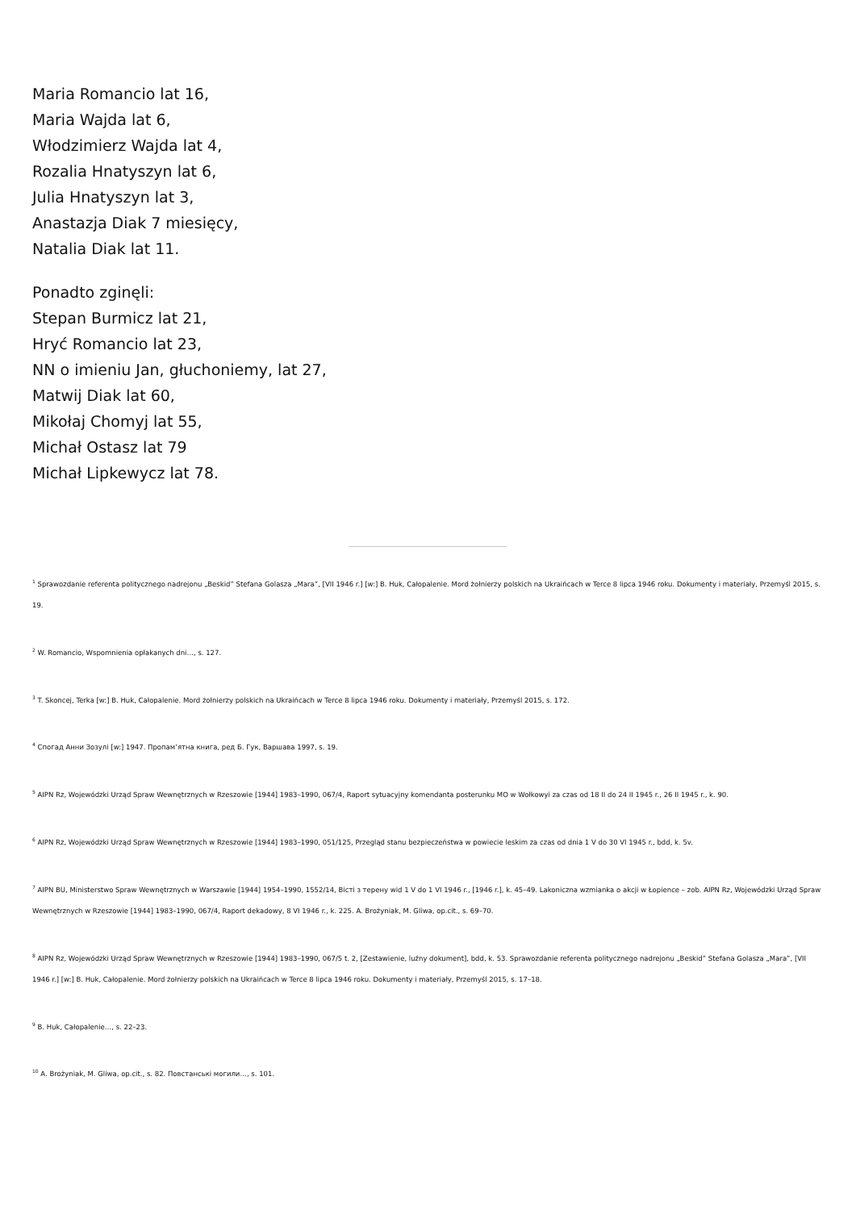Maria Romancio lat 16,
Maria Wajda lat 6,
Włodzimierz Wajda lat 4,
Rozalia Hnatyszyn lat 6,
Julia Hnatyszyn lat 3,
Anastazja Diak 7 miesięcy,
Natalia Diak lat 11.
Ponadto zginęli:
Stepan Burmicz lat 21,
Hryć Romancio lat 23,
NN o imieniu Jan, głuchoniemy, lat 27,
Matwij Diak lat 60,
Mikołaj Chomyj lat 55,
Michał Ostasz lat 79
Michał Lipkewycz lat 78.
<sup>1</sup> Sprawozdanie referenta politycznego nadrejonu „Beskid” Stefana Golasza „Mara”, [VII 1946 r.] [w:] B. Huk, Całopalenie. Mord żołnierzy polskich na Ukraińcach w Terce 8 lipca 1946 roku. Dokumenty i materiały, Przemyśl 2015, s. 19.
<sup>2</sup> W. Romancio, Wspomnienia opłakanych dni…, s. 127.
<sup>3</sup> T. Skoncej, Terka [w:] B. Huk, Całopalenie. Mord żołnierzy polskich na Ukraińcach w Terce 8 lipca 1946 roku. Dokumenty i materiały, Przemyśl 2015, s. 172.
<sup>4</sup> Спогад Анни Зозулі [w:] 1947. Пропам’ятна книга, ред Б. Гук, Варшава 1997, s. 19.
<sup>5</sup> AIPN Rz, Wojewódzki Urząd Spraw Wewnętrznych w Rzeszowie [1944] 1983–1990, 067/4, Raport sytuacyjny komendanta posterunku MO w Wołkowyi za czas od 18 II do 24 II 1945 r., 26 II 1945 r., k. 90.
<sup>6</sup> AIPN Rz, Wojewódzki Urząd Spraw Wewnętrznych w Rzeszowie [1944] 1983–1990, 051/125, Przegląd stanu bezpieczeństwa w powiecie leskim za czas od dnia 1 V do 30 VI 1945 r., bdd, k. 5v.
<sup>7</sup> AIPN BU, Ministerstwo Spraw Wewnętrznych w Warszawie [1944] 1954–1990, 1552/14, Вісті з терену wid 1 V do 1 VI 1946 r., [1946 r.], k. 45–49. Lakoniczna wzmianka o akcji w Łopience – zob. AIPN Rz, Wojewódzki Urząd Spraw Wewnętrznych w Rzeszowie [1944] 1983–1990, 067/4, Raport dekadowy, 8 VI 1946 r., k. 225. A. Brożyniak, M. Gliwa, op.cit., s. 69–70.
<sup>8</sup> AIPN Rz, Wojewódzki Urząd Spraw Wewnętrznych w Rzeszowie [1944] 1983–1990, 067/5 t. 2, [Zestawienie, luźny dokument], bdd, k. 53. Sprawozdanie referenta politycznego nadrejonu „Beskid” Stefana Golasza „Mara”, [VII 1946 r.] [w:] B. Huk, Całopalenie. Mord żołnierzy polskich na Ukraińcach w Terce 8 lipca 1946 roku. Dokumenty i materiały, Przemyśl 2015, s. 17–18.
<sup>9</sup> B. Huk, Całopalenie…, s. 22–23.
<sup>10</sup> A. Brożyniak, M. Gliwa, op.cit., s. 82. Повстанські могили…, s. 101.